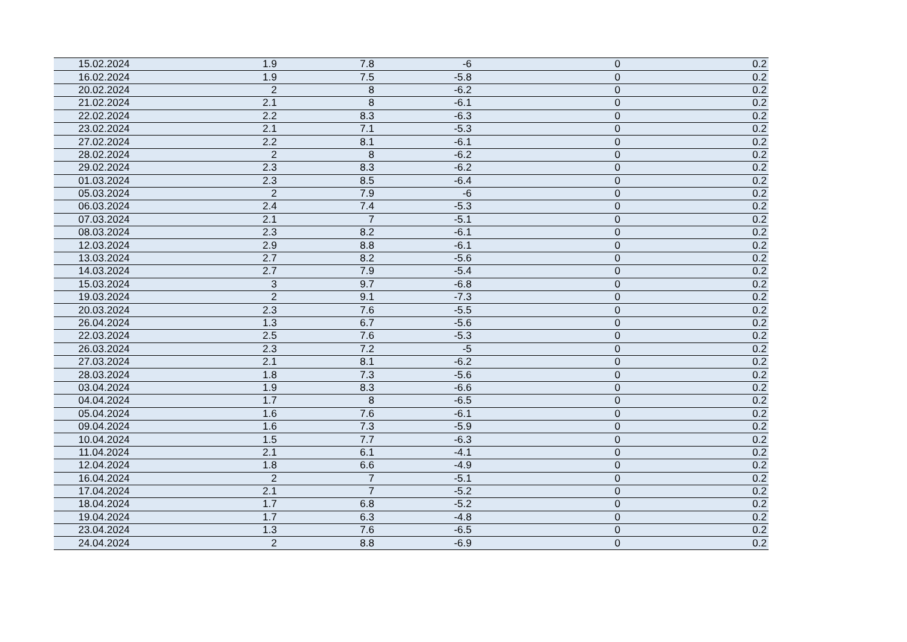| 15.02.2024 | 1.9 | 7.8 | -6 | 0 | 0.2 |
| 16.02.2024 | 1.9 | 7.5 | -5.8 | 0 | 0.2 |
| 20.02.2024 | 2 | 8 | -6.2 | 0 | 0.2 |
| 21.02.2024 | 2.1 | 8 | -6.1 | 0 | 0.2 |
| 22.02.2024 | 2.2 | 8.3 | -6.3 | 0 | 0.2 |
| 23.02.2024 | 2.1 | 7.1 | -5.3 | 0 | 0.2 |
| 27.02.2024 | 2.2 | 8.1 | -6.1 | 0 | 0.2 |
| 28.02.2024 | 2 | 8 | -6.2 | 0 | 0.2 |
| 29.02.2024 | 2.3 | 8.3 | -6.2 | 0 | 0.2 |
| 01.03.2024 | 2.3 | 8.5 | -6.4 | 0 | 0.2 |
| 05.03.2024 | 2 | 7.9 | -6 | 0 | 0.2 |
| 06.03.2024 | 2.4 | 7.4 | -5.3 | 0 | 0.2 |
| 07.03.2024 | 2.1 | 7 | -5.1 | 0 | 0.2 |
| 08.03.2024 | 2.3 | 8.2 | -6.1 | 0 | 0.2 |
| 12.03.2024 | 2.9 | 8.8 | -6.1 | 0 | 0.2 |
| 13.03.2024 | 2.7 | 8.2 | -5.6 | 0 | 0.2 |
| 14.03.2024 | 2.7 | 7.9 | -5.4 | 0 | 0.2 |
| 15.03.2024 | 3 | 9.7 | -6.8 | 0 | 0.2 |
| 19.03.2024 | 2 | 9.1 | -7.3 | 0 | 0.2 |
| 20.03.2024 | 2.3 | 7.6 | -5.5 | 0 | 0.2 |
| 26.04.2024 | 1.3 | 6.7 | -5.6 | 0 | 0.2 |
| 22.03.2024 | 2.5 | 7.6 | -5.3 | 0 | 0.2 |
| 26.03.2024 | 2.3 | 7.2 | -5 | 0 | 0.2 |
| 27.03.2024 | 2.1 | 8.1 | -6.2 | 0 | 0.2 |
| 28.03.2024 | 1.8 | 7.3 | -5.6 | 0 | 0.2 |
| 03.04.2024 | 1.9 | 8.3 | -6.6 | 0 | 0.2 |
| 04.04.2024 | 1.7 | 8 | -6.5 | 0 | 0.2 |
| 05.04.2024 | 1.6 | 7.6 | -6.1 | 0 | 0.2 |
| 09.04.2024 | 1.6 | 7.3 | -5.9 | 0 | 0.2 |
| 10.04.2024 | 1.5 | 7.7 | -6.3 | 0 | 0.2 |
| 11.04.2024 | 2.1 | 6.1 | -4.1 | 0 | 0.2 |
| 12.04.2024 | 1.8 | 6.6 | -4.9 | 0 | 0.2 |
| 16.04.2024 | 2 | 7 | -5.1 | 0 | 0.2 |
| 17.04.2024 | 2.1 | 7 | -5.2 | 0 | 0.2 |
| 18.04.2024 | 1.7 | 6.8 | -5.2 | 0 | 0.2 |
| 19.04.2024 | 1.7 | 6.3 | -4.8 | 0 | 0.2 |
| 23.04.2024 | 1.3 | 7.6 | -6.5 | 0 | 0.2 |
| 24.04.2024 | 2 | 8.8 | -6.9 | 0 | 0.2 |